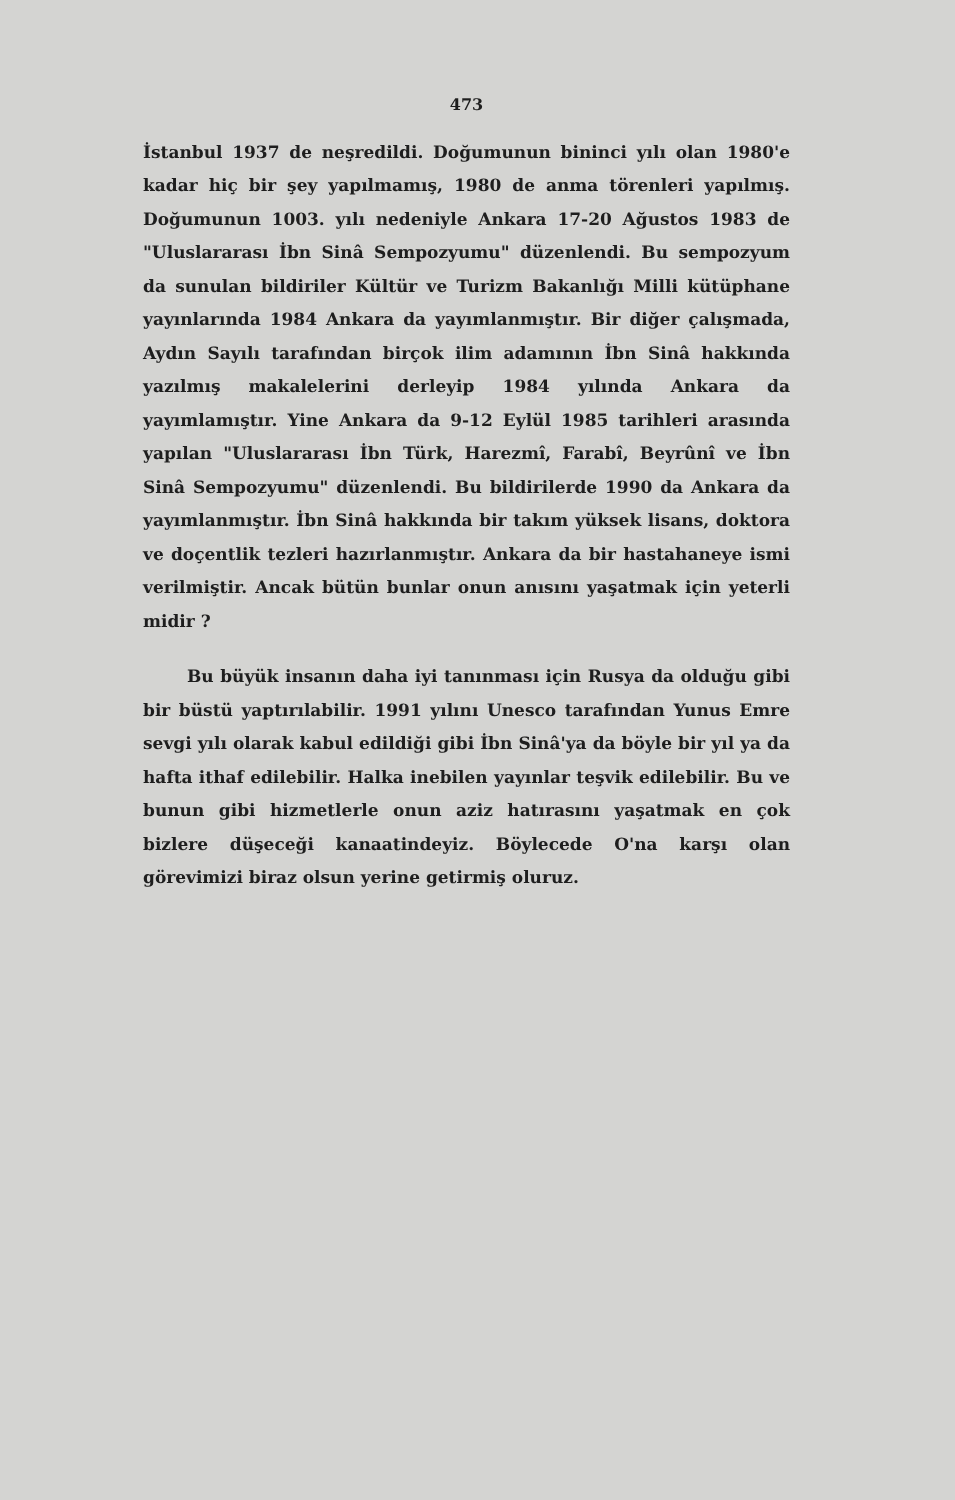473
İstanbul 1937 de neşredildi. Doğumunun bininci yılı olan 1980'e kadar hiç bir şey yapılmamış, 1980 de anma törenleri yapılmış. Doğumunun 1003. yılı nedeniyle Ankara 17-20 Ağustos 1983 de "Uluslararası İbn Sinâ Sempozyumu" düzenlendi. Bu sempozyum da sunulan bildiriler Kültür ve Turizm Bakanlığı Milli kütüphane yayınlarında 1984 Ankara da yayımlanmıştır. Bir diğer çalışmada, Aydın Sayılı tarafından birçok ilim adamının İbn Sinâ hakkında yazılmış makalelerini derleyip 1984 yılında Ankara da yayımlamıştır. Yine Ankara da 9-12 Eylül 1985 tarihleri arasında yapılan "Uluslararası İbn Türk, Harezmî, Farabî, Beyrûnî ve İbn Sinâ Sempozyumu" düzenlendi. Bu bildirilerde 1990 da Ankara da yayımlanmıştır. İbn Sinâ hakkında bir takım yüksek lisans, doktora ve doçentlik tezleri hazırlanmıştır. Ankara da bir hastahaneye ismi verilmiştir. Ancak bütün bunlar onun anısını yaşatmak için yeterli midir ?
Bu büyük insanın daha iyi tanınması için Rusya da olduğu gibi bir büstü yaptırılabilir. 1991 yılını Unesco tarafından Yunus Emre sevgi yılı olarak kabul edildiği gibi İbn Sinâ'ya da böyle bir yıl ya da hafta ithaf edilebilir. Halka inebilen yayınlar teşvik edilebilir. Bu ve bunun gibi hizmetlerle onun aziz hatırasını yaşatmak en çok bizlere düşeceği kanaatindeyiz. Böylecede O'na karşı olan görevimizi biraz olsun yerine getirmiş oluruz.